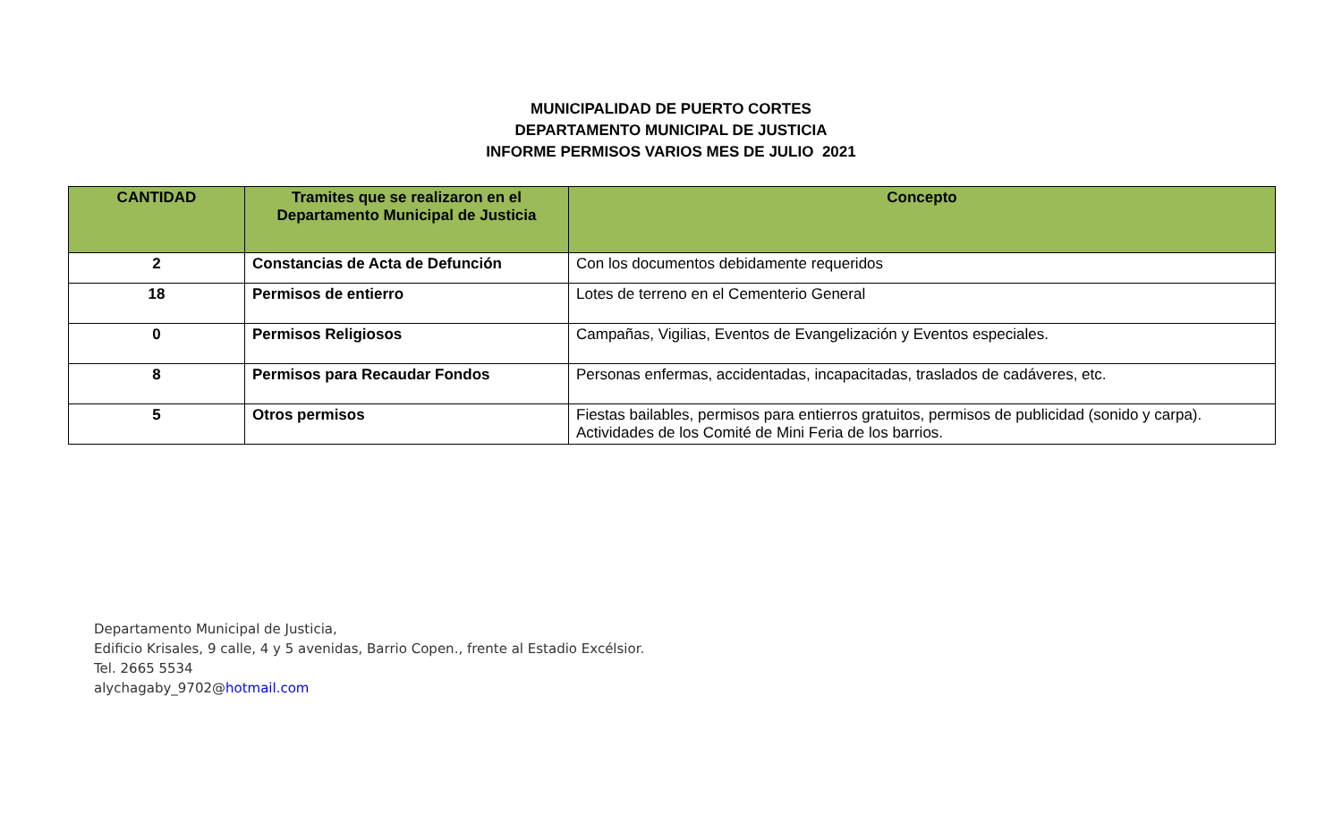MUNICIPALIDAD DE PUERTO CORTES
DEPARTAMENTO MUNICIPAL DE JUSTICIA
INFORME PERMISOS VARIOS MES DE JULIO 2021
| CANTIDAD | Tramites que se realizaron en el Departamento Municipal de Justicia | Concepto |
| --- | --- | --- |
| 2 | Constancias de Acta de Defunción | Con los documentos debidamente requeridos |
| 18 | Permisos de entierro | Lotes de terreno en el Cementerio General |
| 0 | Permisos Religiosos | Campañas, Vigilias, Eventos de Evangelización y Eventos especiales. |
| 8 | Permisos para Recaudar Fondos | Personas enfermas, accidentadas, incapacitadas, traslados de cadáveres, etc. |
| 5 | Otros permisos | Fiestas bailables, permisos para entierros gratuitos, permisos de publicidad (sonido y carpa). Actividades de los Comité de Mini Feria de los barrios. |
Departamento Municipal de Justicia,
Edificio Krisales, 9 calle, 4 y 5 avenidas, Barrio Copen., frente al Estadio Excélsior.
Tel. 2665 5534
alychagaby_9702@hotmail.com